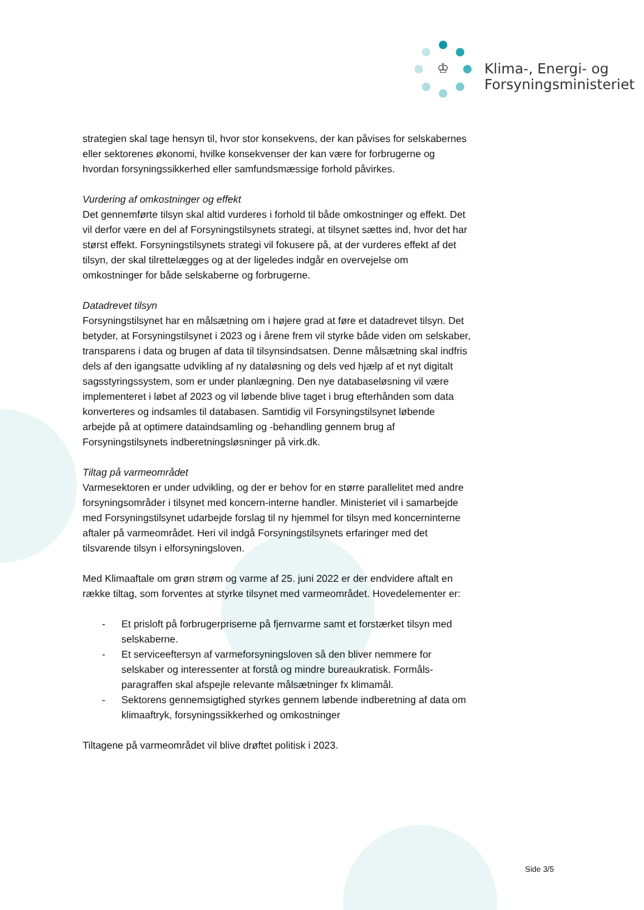♔
Klima-, Energi- og
Forsyningsministeriet
strategien skal tage hensyn til, hvor stor konsekvens, der kan påvises for sel­skabernes eller sektorenes økonomi, hvilke konsekvenser der kan være for for­brugerne og hvordan forsyningssikkerhed eller samfundsmæssige forhold påvir­kes.
Vurdering af omkostninger og effekt
Det gennemførte tilsyn skal altid vurderes i forhold til både omkostninger og ef­fekt. Det vil derfor være en del af Forsyningstilsynets strategi, at tilsynet sættes ind, hvor det har størst effekt. Forsyningstilsynets strategi vil fokusere på, at der vurderes effekt af det tilsyn, der skal tilrettelægges og at der ligeledes indgår en overvejelse om omkostninger for både selskaberne og forbrugerne.
Datadrevet tilsyn
Forsyningstilsynet har en målsætning om i højere grad at føre et datadrevet til­syn. Det betyder, at Forsyningstilsynet i 2023 og i årene frem vil styrke både vi­den om selskaber, transparens i data og brugen af data til tilsynsindsatsen. Denne målsætning skal indfris dels af den igangsatte udvikling af ny dataløsning og dels ved hjælp af et nyt digitalt sagsstyringssystem, som er under planlæg­ning. Den nye databaseløsning vil være implementeret i løbet af 2023 og vil lø­bende blive taget i brug efterhånden som data konverteres og indsamles til da­tabasen. Samtidig vil Forsyningstilsynet løbende arbejde på at optimere data­indsamling og -behandling gennem brug af Forsyningstilsynets indberetnings­løsninger på virk.dk.
Tiltag på varmeområdet
Varmesektoren er under udvikling, og der er behov for en større parallelitet med andre forsyningsområder i tilsynet med koncern-interne handler. Ministeriet vil i samarbejde med Forsyningstilsynet udarbejde forslag til ny hjemmel for tilsyn med koncerninterne aftaler på varmeområdet. Heri vil indgå Forsyningstilsynets erfaringer med det tilsvarende tilsyn i elforsyningsloven.
Med Klimaaftale om grøn strøm og varme af 25. juni 2022 er der endvidere aftalt en række tiltag, som forventes at styrke tilsynet med varmeområdet. Hovedele­menter er:
- Et prisloft på forbrugerpriserne på fjernvarme samt et forstærket tilsyn med selskaberne.
- Et serviceeftersyn af varmeforsyningsloven så den bliver nemmere for selskaber og interessenter at forstå og mindre bureaukratisk. Formåls­paragraffen skal afspejle relevante målsætninger fx klimamål.
- Sektorens gennemsigtighed styrkes gennem løbende indberetning af data om klimaaftryk, forsyningssikkerhed og omkostninger
Tiltagene på varmeområdet vil blive drøftet politisk i 2023.
Side 3/5